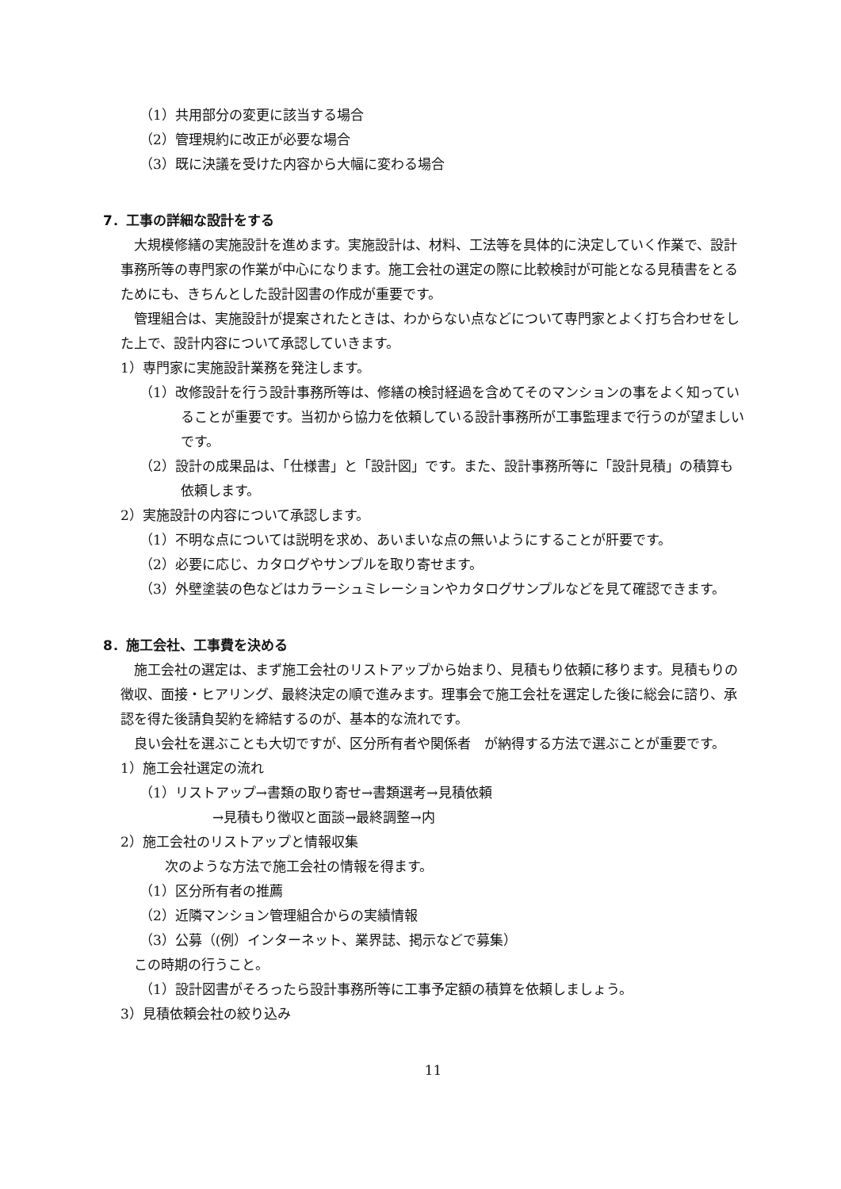（1）共用部分の変更に該当する場合
（2）管理規約に改正が必要な場合
（3）既に決議を受けた内容から大幅に変わる場合
7．工事の詳細な設計をする
大規模修繕の実施設計を進めます。実施設計は、材料、工法等を具体的に決定していく作業で、設計事務所等の専門家の作業が中心になります。施工会社の選定の際に比較検討が可能となる見積書をとるためにも、きちんとした設計図書の作成が重要です。
管理組合は、実施設計が提案されたときは、わからない点などについて専門家とよく打ち合わせをした上で、設計内容について承認していきます。
1）専門家に実施設計業務を発注します。
（1）改修設計を行う設計事務所等は、修繕の検討経過を含めてそのマンションの事をよく知っていることが重要です。当初から協力を依頼している設計事務所が工事監理まで行うのが望ましいです。
（2）設計の成果品は、「仕様書」と「設計図」です。また、設計事務所等に「設計見積」の積算も依頼します。
2）実施設計の内容について承認します。
（1）不明な点については説明を求め、あいまいな点の無いようにすることが肝要です。
（2）必要に応じ、カタログやサンプルを取り寄せます。
（3）外壁塗装の色などはカラーシュミレーションやカタログサンプルなどを見て確認できます。
8．施工会社、工事費を決める
施工会社の選定は、まず施工会社のリストアップから始まり、見積もり依頼に移ります。見積もりの徴収、面接・ヒアリング、最終決定の順で進みます。理事会で施工会社を選定した後に総会に諮り、承認を得た後請負契約を締結するのが、基本的な流れです。
良い会社を選ぶことも大切ですが、区分所有者や関係者　が納得する方法で選ぶことが重要です。
1）施工会社選定の流れ
（1）リストアップ→書類の取り寄せ→書類選考→見積依頼
→見積もり徴収と面談→最終調整→内
2）施工会社のリストアップと情報収集
次のような方法で施工会社の情報を得ます。
（1）区分所有者の推薦
（2）近隣マンション管理組合からの実績情報
（3）公募（(例）インターネット、業界誌、掲示などで募集）
この時期の行うこと。
（1）設計図書がそろったら設計事務所等に工事予定額の積算を依頼しましょう。
3）見積依頼会社の絞り込み
11